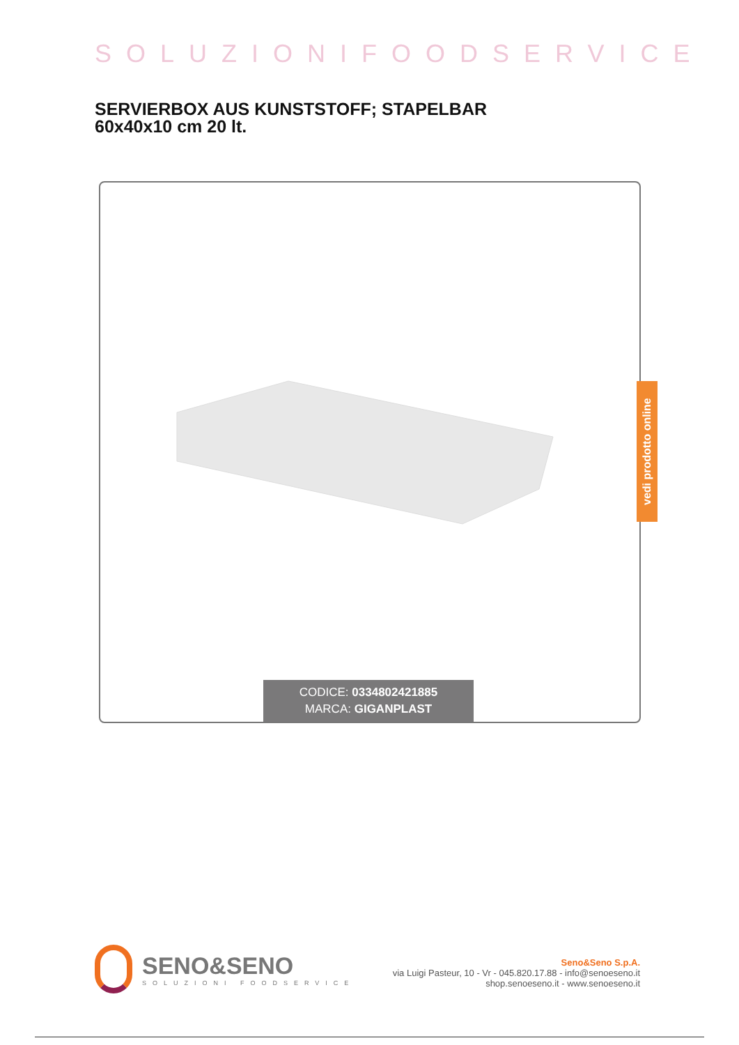SOLUZIONIFOODSERVICE
SERVIERBOX AUS KUNSTSTOFF; STAPELBAR 60x40x10 cm 20 lt.
vedi prodotto online
CODICE: 0334802421885
MARCA: GIGANPLAST
SENO&SENO
SOLUZIONI FOODSERVICE
Seno&Seno S.p.A.
via Luigi Pasteur, 10 - Vr - 045.820.17.88 - info@senoeseno.it
shop.senoeseno.it - www.senoeseno.it